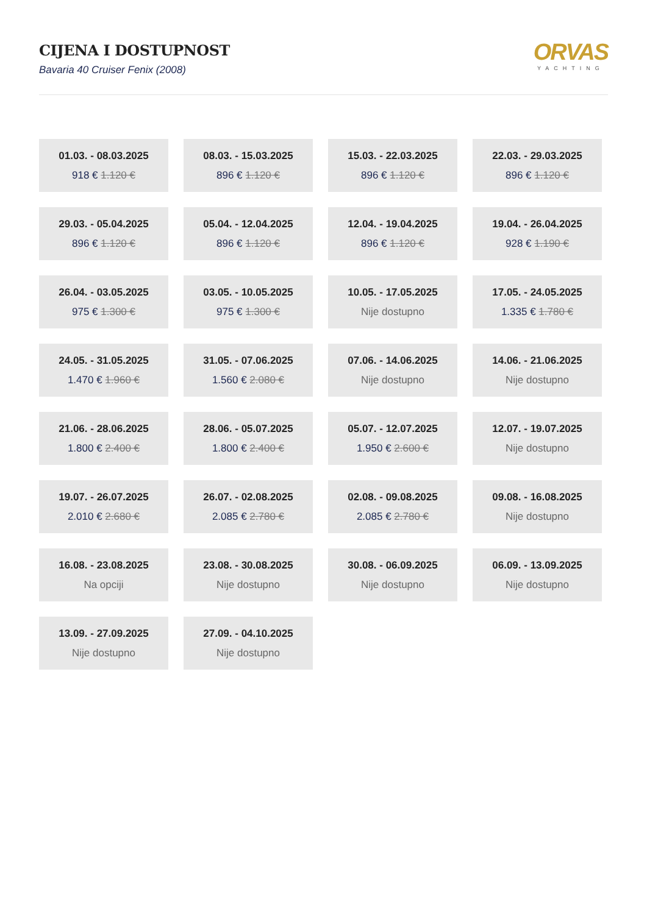CIJENA I DOSTUPNOST
Bavaria 40 Cruiser Fenix (2008)
ORVAS
YACHTING
01.03. - 08.03.2025
918 € 1.120 €
08.03. - 15.03.2025
896 € 1.120 €
15.03. - 22.03.2025
896 € 1.120 €
22.03. - 29.03.2025
896 € 1.120 €
29.03. - 05.04.2025
896 € 1.120 €
05.04. - 12.04.2025
896 € 1.120 €
12.04. - 19.04.2025
896 € 1.120 €
19.04. - 26.04.2025
928 € 1.190 €
26.04. - 03.05.2025
975 € 1.300 €
03.05. - 10.05.2025
975 € 1.300 €
10.05. - 17.05.2025
Nije dostupno
17.05. - 24.05.2025
1.335 € 1.780 €
24.05. - 31.05.2025
1.470 € 1.960 €
31.05. - 07.06.2025
1.560 € 2.080 €
07.06. - 14.06.2025
Nije dostupno
14.06. - 21.06.2025
Nije dostupno
21.06. - 28.06.2025
1.800 € 2.400 €
28.06. - 05.07.2025
1.800 € 2.400 €
05.07. - 12.07.2025
1.950 € 2.600 €
12.07. - 19.07.2025
Nije dostupno
19.07. - 26.07.2025
2.010 € 2.680 €
26.07. - 02.08.2025
2.085 € 2.780 €
02.08. - 09.08.2025
2.085 € 2.780 €
09.08. - 16.08.2025
Nije dostupno
16.08. - 23.08.2025
Na opciji
23.08. - 30.08.2025
Nije dostupno
30.08. - 06.09.2025
Nije dostupno
06.09. - 13.09.2025
Nije dostupno
13.09. - 27.09.2025
Nije dostupno
27.09. - 04.10.2025
Nije dostupno